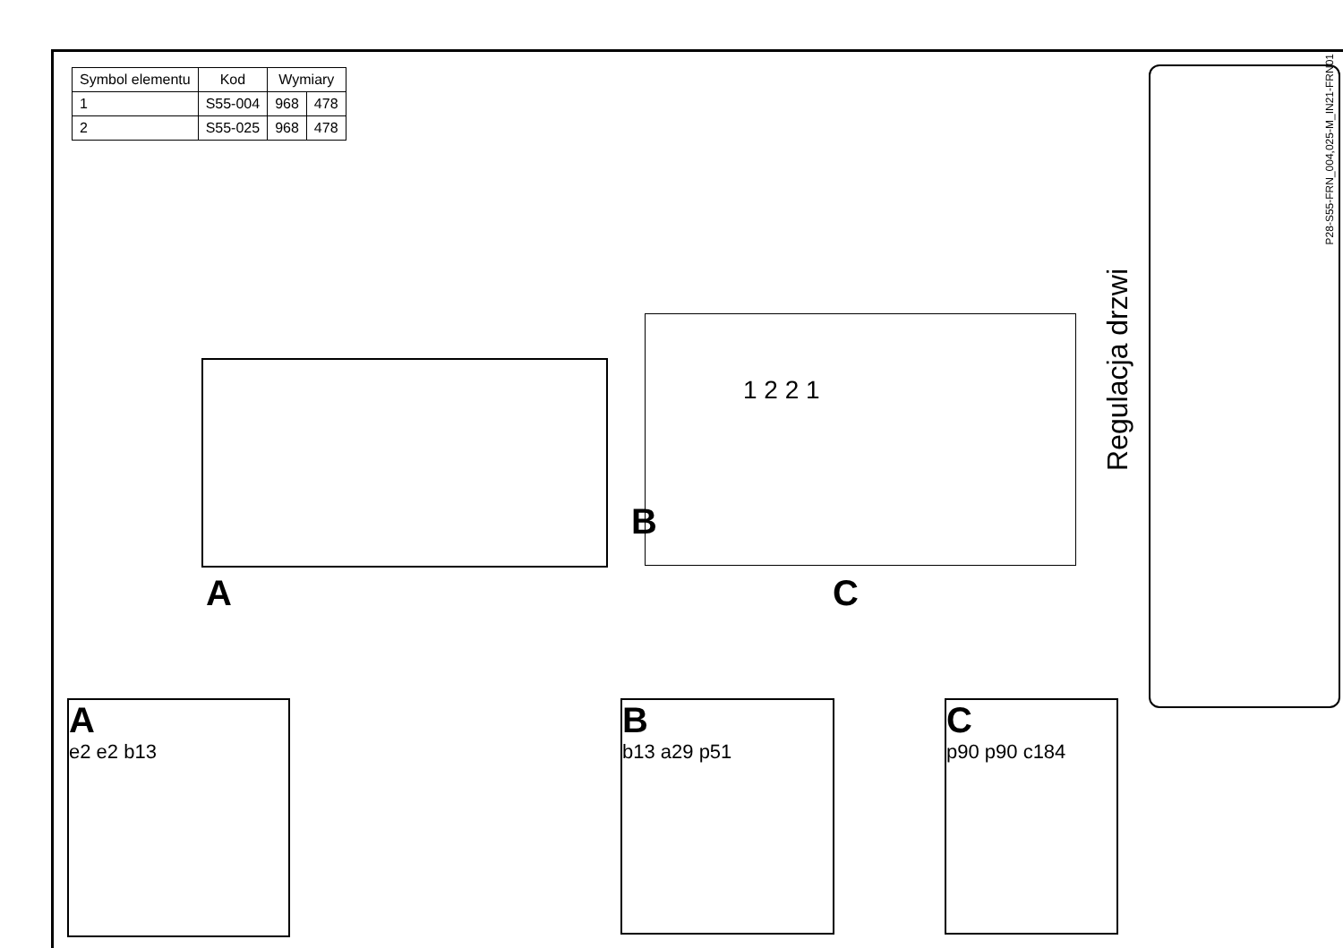| Symbol elementu | Kod | Wymiary | |
| --- | --- | --- | --- |
| 1 | S55-004 | 968 | 478 |
| 2 | S55-025 | 968 | 478 |
A
B
1 2 2 1
C
A
e2 e2 b13
B
b13 a29 p51
C
p90 p90 c184
Regulacja drzwi
P28-S55-FRN_004,025-M_IN21-FRN01